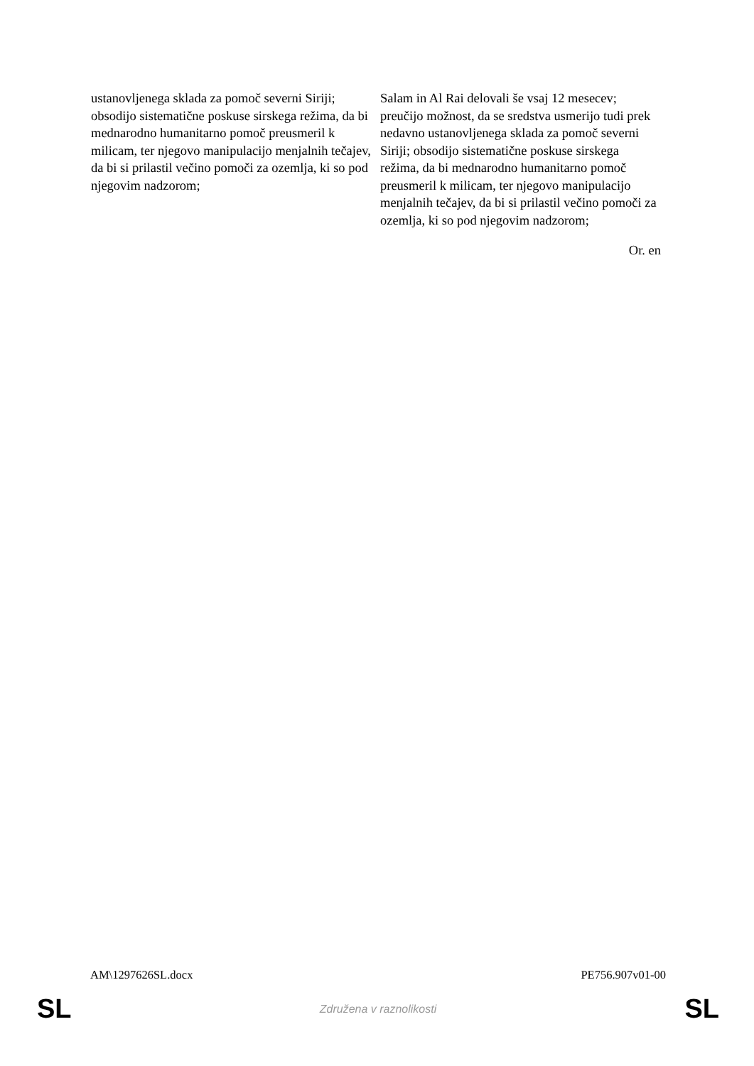| ustanovljenega sklada za pomoč severni Siriji; obsodijo sistematične poskuse sirskega režima, da bi mednarodno humanitarno pomoč preusmeril k milicam, ter njegovo manipulacijo menjalnih tečajev, da bi si prilastil večino pomoči za ozemlja, ki so pod njegovim nadzorom; | Salam in Al Rai delovali še vsaj 12 mesecev; preučijo možnost, da se sredstva usmerijo tudi prek nedavno ustanovljenega sklada za pomoč severni Siriji; obsodijo sistematične poskuse sirskega režima, da bi mednarodno humanitarno pomoč preusmeril k milicam, ter njegovo manipulacijo menjalnih tečajev, da bi si prilastil večino pomoči za ozemlja, ki so pod njegovim nadzorom; |
| Or. en | |
AM\1297626SL.docx PE756.907v01-00
SL Združena v raznolikosti SL